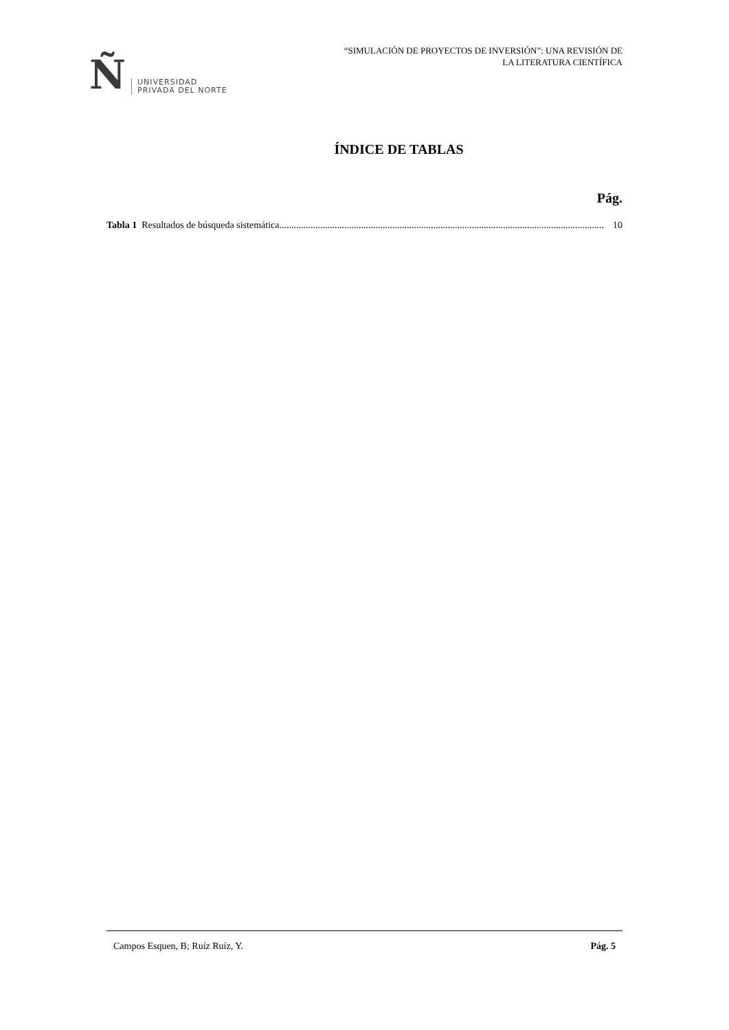Ñ
UNIVERSIDAD
PRIVADA DEL NORTE
“SIMULACIÓN DE PROYECTOS DE INVERSIÓN”: UNA REVISIÓN DE
LA LITERATURA CIENTÍFICA
ÍNDICE DE TABLAS
Pág.
Tabla 1 Resultados de búsqueda sistemática. ...................................................................................................................................... 10
Campos Esquen, B; Ruíz Ruíz, Y. Pág. 5